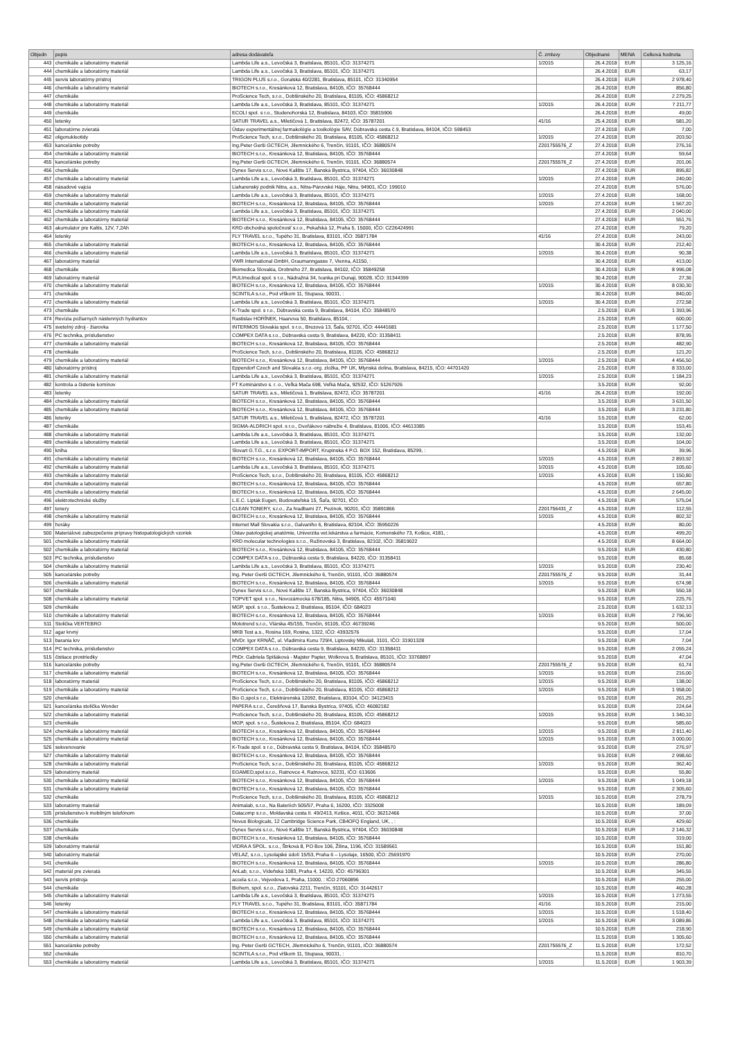| Objedn | popis | adresa dodávateľa | Č. zmluvy | Objednané | MENA | Celková hodnota |
| --- | --- | --- | --- | --- | --- | --- |
| 443 | chemikálie a laboratórny materiál | Lambda Life a.s., Levočská 3, Bratislava, 85101, IČO: 31374271 | 1/2015 | 26.4.2018 | EUR | 3 125,16 |
| 444 | chemikálie a laboratórny materiál | Lambda Life a.s., Levočská 3, Bratislava, 85101, IČO: 31374271 | | 26.4.2018 | EUR | 63,17 |
| 445 | servis laboratórny prístroj | TRIGON PLUS s.r.o., Goralská 40/2281, Bratislava, 85101, IČO: 31340954 | | 26.4.2018 | EUR | 2 978,40 |
| 446 | chemikálie a laboratórny materiál | BIOTECH s.r.o., Kresánková 12, Bratislava, 84105, IČO: 35768444 | | 26.4.2018 | EUR | 856,80 |
| 447 | chemikálie | ProScience Tech, s.r.o., Dobšinského 20, Bratislava, 81105, IČO: 45868212 | | 26.4.2018 | EUR | 2 279,25 |
| 448 | chemikálie a laboratórny materiál | Lambda Life a.s., Levočská 3, Bratislava, 85101, IČO: 31374271 | 1/2015 | 26.4.2018 | EUR | 7 211,77 |
| 449 | chemikálie | ECOLI spol. s r.o., Studenohorská 12, Bratislava, 84103, IČO: 35815906 | | 26.4.2018 | EUR | 49,00 |
| 450 | letenky | SATUR TRAVEL a.s., Miletičová 1, Bratislava, 82472, IČO: 35787201 | 41/16 | 25.4.2018 | EUR | 581,20 |
| 451 | laboratórne zvieratá | Ústav experimentálnej farmakológie a toxikológie SAV, Dúbravská cesta č.9, Bratislava, 84104, IČO: 598453 | | 27.4.2018 | EUR | 7,00 |
| 452 | oligonukleotidy | ProScience Tech, s.r.o., Dobšinského 20, Bratislava, 81105, IČO: 45868212 | 1/2015 | 27.4.2018 | EUR | 203,50 |
| 453 | kancelárske potreby | Ing.Peter Gerši GCTECH, Jilemnického 6, Trenčín, 91101, IČO: 36880574 | Z201755576_Z | 27.4.2018 | EUR | 276,16 |
| 454 | chemikálie a laboratórny materiál | BIOTECH s.r.o., Kresánková 12, Bratislava, 84105, IČO: 35768444 | | 27.4.2018 | EUR | 59,64 |
| 455 | kancelárske potreby | Ing.Peter Gerši GCTECH, Jilemnického 6, Trenčín, 91101, IČO: 36880574 | Z201755576_Z | 27.4.2018 | EUR | 201,06 |
| 456 | chemikálie | Dynex Servis s.r.o., Nové Kalište 17, Banská Bystrica, 97404, IČO: 36030848 | | 27.4.2018 | EUR | 895,82 |
| 457 | chemikálie a laboratórny materiál | Lambda Life a.s., Levočská 3, Bratislava, 85101, IČO: 31374271 | 1/2015 | 27.4.2018 | EUR | 240,00 |
| 458 | násadové vajcia | Liaharenský podnik Nitra, a.s., Nitra-Párovské Háje, Nitra, 94901, IČO: 199010 | | 27.4.2018 | EUR | 576,00 |
| 459 | chemikálie a laboratórny materiál | Lambda Life a.s., Levočská 3, Bratislava, 85101, IČO: 31374271 | 1/2015 | 27.4.2018 | EUR | 168,00 |
| 460 | chemikálie a laboratórny materiál | BIOTECH s.r.o., Kresánková 12, Bratislava, 84105, IČO: 35768444 | 1/2015 | 27.4.2018 | EUR | 1 567,20 |
| 461 | chemikálie a laboratórny materiál | Lambda Life a.s., Levočská 3, Bratislava, 85101, IČO: 31374271 | | 27.4.2018 | EUR | 2 040,00 |
| 462 | chemikálie a laboratórny materiál | BIOTECH s.r.o., Kresánková 12, Bratislava, 84105, IČO: 35768444 | | 27.4.2018 | EUR | 551,76 |
| 463 | akumulator pre Kaltis, 12V, 7,2Ah | KRD obchodná spoločnosť s.r.o., Pekařská 12, Praha 5, 15000, IČO: CZ26424991 | | 27.4.2018 | EUR | 79,20 |
| 464 | letenky | FLY TRAVEL s.r.o., Tupého 31, Bratislava, 83101, IČO: 35871784 | 41/16 | 27.4.2018 | EUR | 243,00 |
| 465 | chemikálie a laboratórny materiál | BIOTECH s.r.o., Kresánková 12, Bratislava, 84105, IČO: 35768444 | | 30.4.2018 | EUR | 212,40 |
| 466 | chemikálie a laboratórny materiál | Lambda Life a.s., Levočská 3, Bratislava, 85101, IČO: 31374271 | 1/2015 | 30.4.2018 | EUR | 90,38 |
| 467 | laboratórny materiál | VWR International GmbH, Graumanngasse 7, Vienna, A1150, : | | 30.4.2018 | EUR | 413,00 |
| 468 | chemikálie | Biomedica Slovakia, Drobného 27, Bratislava, 84102, IČO: 35849258 | | 30.4.2018 | EUR | 8 996,08 |
| 469 | laboratórny materiál | PULImedical spol. s r.o., Nádražná 34, Ivanka pri Dunaji, 90028, IČO: 31344399 | | 30.4.2018 | EUR | 27,36 |
| 470 | chemikálie a laboratórny materiál | BIOTECH s.r.o., Kresánková 12, Bratislava, 84105, IČO: 35768444 | 1/2015 | 30.4.2018 | EUR | 8 030,30 |
| 471 | chemikálie | SCINTILA s.r.o., Pod vŕškom 11, Stupava, 90031, : | | 30.4.2018 | EUR | 840,00 |
| 472 | chemikálie a laboratórny materiál | Lambda Life a.s., Levočská 3, Bratislava, 85101, IČO: 31374271 | 1/2015 | 30.4.2018 | EUR | 272,58 |
| 473 | chemikálie | K-Trade spol. s r.o., Dúbravská cesta 9, Bratislava, 84104, IČO: 35848570 | | 2.5.2018 | EUR | 1 393,96 |
| 474 | Revízia požiarnych nástenných hydrantov | Rastislav HORÍNEK, Haanova 50, Bratislava, 85104, : | | 2.5.2018 | EUR | 600,00 |
| 475 | svetelný zdroj - žiarovka | INTERMOS Slovakia spol. s r.o., Brezová 13, Šaľa, 92701, IČO: 44441681 | | 2.5.2018 | EUR | 1 177,50 |
| 476 | PC technika, príslušenstvo | COMPEX DATA s.r.o., Dúbravská cesta 9, Bratislava, 84220, IČO: 31358411 | | 2.5.2018 | EUR | 878,95 |
| 477 | chemikálie a laboratórny materiál | BIOTECH s.r.o., Kresánková 12, Bratislava, 84105, IČO: 35768444 | | 2.5.2018 | EUR | 482,90 |
| 478 | chemikálie | ProScience Tech, s.r.o., Dobšinského 20, Bratislava, 81105, IČO: 45868212 | | 2.5.2018 | EUR | 121,20 |
| 479 | chemikálie a laboratórny materiál | BIOTECH s.r.o., Kresánková 12, Bratislava, 84105, IČO: 35768444 | 1/2015 | 2.5.2018 | EUR | 4 456,50 |
| 480 | laboratórny prístroj | Eppendorf Czech and Slovakia s.r.o.-org. zložka, PF UK, Mlynská dolina, Bratislava, 84215, IČO: 44701420 | | 2.5.2018 | EUR | 8 333,00 |
| 481 | chemikálie a laboratórny materiál | Lambda Life a.s., Levočská 3, Bratislava, 85101, IČO: 31374271 | 1/2015 | 2.5.2018 | EUR | 1 184,23 |
| 482 | kontrola a čistenie komínov | FT Kominárstvo s. r. o., Veľká Mača 698, Veľká Mača, 92532, IČO: 51267926 | | 3.5.2018 | EUR | 92,00 |
| 483 | letenky | SATUR TRAVEL a.s., Miletičová 1, Bratislava, 82472, IČO: 35787201 | 41/16 | 26.4.2018 | EUR | 192,00 |
| 484 | chemikálie a laboratórny materiál | BIOTECH s.r.o., Kresánková 12, Bratislava, 84105, IČO: 35768444 | | 3.5.2018 | EUR | 3 631,50 |
| 485 | chemikálie a laboratórny materiál | BIOTECH s.r.o., Kresánková 12, Bratislava, 84105, IČO: 35768444 | | 3.5.2018 | EUR | 3 231,80 |
| 486 | letenky | SATUR TRAVEL a.s., Miletičová 1, Bratislava, 82472, IČO: 35787201 | 41/16 | 3.5.2018 | EUR | 62,00 |
| 487 | chemikálie | SIGMA-ALDRICH spol. s r.o., Dvořákovo nábrežie 4, Bratislava, 81006, IČO: 44613385 | | 3.5.2018 | EUR | 153,45 |
| 488 | chemikálie a laboratórny materiál | Lambda Life a.s., Levočská 3, Bratislava, 85101, IČO: 31374271 | | 3.5.2018 | EUR | 132,00 |
| 489 | chemikálie a laboratórny materiál | Lambda Life a.s., Levočská 3, Bratislava, 85101, IČO: 31374271 | | 3.5.2018 | EUR | 104,00 |
| 490 | kniha | Slovart G.T.G., s.r.o. EXPORT-IMPORT, Krupinská 4 P.O. BOX 152, Bratislava, 85299, : | | 4.5.2018 | EUR | 39,96 |
| 491 | chemikálie a laboratórny materiál | BIOTECH s.r.o., Kresánková 12, Bratislava, 84105, IČO: 35768444 | 1/2015 | 4.5.2018 | EUR | 2 893,92 |
| 492 | chemikálie a laboratórny materiál | Lambda Life a.s., Levočská 3, Bratislava, 85101, IČO: 31374271 | 1/2015 | 4.5.2018 | EUR | 105,60 |
| 493 | chemikálie a laboratórny materiál | ProScience Tech, s.r.o., Dobšinského 20, Bratislava, 81105, IČO: 45868212 | 1/2015 | 4.5.2018 | EUR | 1 150,80 |
| 494 | chemikálie a laboratórny materiál | BIOTECH s.r.o., Kresánková 12, Bratislava, 84105, IČO: 35768444 | | 4.5.2018 | EUR | 657,80 |
| 495 | chemikálie a laboratórny materiál | BIOTECH s.r.o., Kresánková 12, Bratislava, 84105, IČO: 35768444 | | 4.5.2018 | EUR | 2 645,00 |
| 496 | elektrotechnické služby | L.E.C. Lipták Eugen, Budovateľská 15, Šaľa, 92701, IČO: | | 4.5.2018 | EUR | 575,04 |
| 497 | tonery | CLEAN TONERY, s.r.o., Za hradbami 27, Pezinok, 90201, IČO: 35891866 | Z201756431_Z | 4.5.2018 | EUR | 112,55 |
| 498 | chemikálie a laboratórny materiál | BIOTECH s.r.o., Kresánková 12, Bratislava, 84105, IČO: 35768444 | 1/2015 | 4.5.2018 | EUR | 802,32 |
| 499 | horáky | Internet Mall Slovakia s.r.o., Galvaniho 6, Bratislava, 82104, IČO: 35950226 | | 4.5.2018 | EUR | 80,00 |
| 500 | Materiálové zabezpečenie prípravy histopatologických vzoriek | Ústav patologickej anatómie, Univerzita vet.lekárstva a farmácie, Komenského 73, Košice, 4181, : | | 4.5.2018 | EUR | 499,20 |
| 501 | chemikálie a laboratórny materiál | KRD molecular technologies s.r.o., Ružinovská 3, Bratislava, 82102, IČO: 35819022 | | 4.5.2018 | EUR | 8 664,00 |
| 502 | chemikálie a laboratórny materiál | BIOTECH s.r.o., Kresánková 12, Bratislava, 84105, IČO: 35768444 | | 9.5.2018 | EUR | 430,80 |
| 503 | PC technika, príslušenstvo | COMPEX DATA s.r.o., Dúbravská cesta 9, Bratislava, 84220, IČO: 31358411 | | 9.5.2018 | EUR | 85,68 |
| 504 | chemikálie a laboratórny materiál | Lambda Life a.s., Levočská 3, Bratislava, 85101, IČO: 31374271 | 1/2015 | 9.5.2018 | EUR | 230,40 |
| 505 | kancelárske potreby | Ing. Peter Gerši GCTECH, Jilemnického 6, Trenčín, 91101, IČO: 36880574 | Z201755576_Z | 9.5.2018 | EUR | 31,44 |
| 506 | chemikálie a laboratórny materiál | BIOTECH s.r.o., Kresánková 12, Bratislava, 84105, IČO: 35768444 | 1/2015 | 9.5.2018 | EUR | 674,98 |
| 507 | chemikálie | Dynex Servis s.r.o., Nové Kalište 17, Banská Bystrica, 97404, IČO: 36030848 | | 9.5.2018 | EUR | 550,18 |
| 508 | chemikálie a laboratórny materiál | TOPVET spol. s r.o., Novozámocká 678/185, Nitra, 94905, IČO: 45571040 | | 9.5.2018 | EUR | 225,76 |
| 509 | chemikálie | MGP, spol. s r.o., Šustekova 2, Bratislava, 85104, IČO: 684023 | | 2.5.2018 | EUR | 1 632,13 |
| 510 | chemikálie a laboratórny materiál | BIOTECH s.r.o., Kresánková 12, Bratislava, 84105, IČO: 35768444 | 1/2015 | 9.5.2018 | EUR | 2 796,90 |
| 511 | Stolička VERTEBRO | Mototrend s.r.o., Vlárska 45/155, Trenčín, 91105, IČO: 46739246 | | 9.5.2018 | EUR | 500,00 |
| 512 | agar krvný | MKB Test a.s., Rosina 169, Rosina, 1322, IČO: 43932576 | | 9.5.2018 | EUR | 17,04 |
| 513 | barania krv | MVDr. Igor KRNÁČ, ul. Vladimíra Kunu 729/4, Liptovský Mikuláš, 3101, IČO: 31901328 | | 9.5.2018 | EUR | 7,04 |
| 514 | PC technika, príslušenstvo | COMPEX DATA s.r.o., Dúbravská cesta 9, Bratislava, 84220, IČO: 31358411 | | 9.5.2018 | EUR | 2 055,24 |
| 515 | čistiace prostriedky | PhDr. Gabriela Spišáková - Majster Papier, Wolkrova 5, Bratislava, 85101, IČO: 33768897 | | 9.5.2018 | EUR | 47,04 |
| 516 | kancelárske potreby | Ing.Peter Gerši GCTECH, Jilemnického 6, Trenčín, 91101, IČO: 36880574 | Z201755576_Z | 9.5.2018 | EUR | 61,74 |
| 517 | chemikálie a laboratórny materiál | BIOTECH s.r.o., Kresánková 12, Bratislava, 84105, IČO: 35768444 | 1/2015 | 9.5.2018 | EUR | 216,00 |
| 518 | laboratórny materiál | ProScience Tech, s.r.o., Dobšinského 20, Bratislava, 81105, IČO: 45868212 | 1/2015 | 9.5.2018 | EUR | 138,00 |
| 519 | chemikálie a laboratórny materiál | ProScience Tech, s.r.o., Dobšinského 20, Bratislava, 81105, IČO: 45868212 | 1/2015 | 9.5.2018 | EUR | 1 958,00 |
| 520 | chemikálie | Bio G,spol.s r.o., Elektrárenská 12092, Bratislava, 83104, IČO: 34123415 | | 9.5.2018 | EUR | 261,25 |
| 521 | kancelárska stolička Wonder | PAPERA s.r.o., Čerešňová 17, Banská Bystrica, 97405, IČO: 46082182 | | 9.5.2018 | EUR | 224,64 |
| 522 | chemikálie a laboratórny materiál | ProScience Tech, s.r.o., Dobšinského 20, Bratislava, 81105, IČO: 45868212 | 1/2015 | 9.5.2018 | EUR | 1 340,10 |
| 523 | chemikálie | MGP, spol. s r.o., Šustekova 2, Bratislava, 85104, IČO: 684023 | | 9.5.2018 | EUR | 585,60 |
| 524 | chemikálie a laboratórny materiál | BIOTECH s.r.o., Kresánková 12, Bratislava, 84105, IČO: 35768444 | 1/2015 | 9.5.2018 | EUR | 2 811,40 |
| 525 | chemikálie a laboratórny materiál | BIOTECH s.r.o., Kresánková 12, Bratislava, 84105, IČO: 35768444 | 1/2015 | 9.5.2018 | EUR | 3 000,00 |
| 526 | sekvenovanie | K-Trade spol. s r.o., Dúbravská cesta 9, Bratislava, 84104, IČO: 35848570 | | 9.5.2018 | EUR | 276,97 |
| 527 | chemikálie a laboratórny materiál | BIOTECH s.r.o., Kresánková 12, Bratislava, 84105, IČO: 35768444 | | 9.5.2018 | EUR | 2 998,60 |
| 528 | chemikálie a laboratórny materiál | ProScience Tech, s.r.o., Dobšinského 20, Bratislava, 81105, IČO: 45868212 | 1/2015 | 9.5.2018 | EUR | 362,40 |
| 529 | laboratórny materiál | EGAMED,spol.s.r.o., Ratnovce 4, Ratnovce, 92231, IČO: 613606 | | 9.5.2018 | EUR | 55,80 |
| 530 | chemikálie a laboratórny materiál | BIOTECH s.r.o., Kresánková 12, Bratislava, 84105, IČO: 35768444 | 1/2015 | 9.5.2018 | EUR | 1 049,18 |
| 531 | chemikálie a laboratórny materiál | BIOTECH s.r.o., Kresánková 12, Bratislava, 84105, IČO: 35768444 | | 9.5.2018 | EUR | 2 305,60 |
| 532 | chemikálie | ProScience Tech, s.r.o., Dobšinského 20, Bratislava, 81105, IČO: 45868212 | 1/2015 | 10.5.2018 | EUR | 278,79 |
| 533 | laboratórny materiál | Animalab, s.r.o., Na Bateriích 505/57, Praha 6, 16200, IČO: 3325008 | | 10.5.2018 | EUR | 189,09 |
| 535 | príslušenstvo k mobilným telefónom | Datacomp s.r.o., Moldavská cesta II. 49/2413, Košice, 4011, IČO: 36212466 | | 10.5.2018 | EUR | 37,00 |
| 536 | chemikálie | Novus Biologicals, 12 Cambridge Science Park, CB4OFQ England, UK, , : | | 10.5.2018 | EUR | 429,60 |
| 537 | chemikálie | Dynex Servis s.r.o., Nové Kalište 17, Banská Bystrica, 97404, IČO: 36030848 | | 10.5.2018 | EUR | 2 146,32 |
| 538 | chemikálie | BIOTECH s.r.o., Kresánková 12, Bratislava, 84105, IČO: 35768444 | | 10.5.2018 | EUR | 319,00 |
| 539 | laboratórny materiál | VIDRA A SPOL. s.r.o., Štrková 8, PO Box 106, Žilina, 1196, IČO: 31589561 | | 10.5.2018 | EUR | 151,80 |
| 540 | laboratórny materiál | VELAZ, s.r.o., Lysolajské údolí 15/53, Praha 6 – Lysolaje, 16500, IČO: 25691970 | | 10.5.2018 | EUR | 270,00 |
| 541 | chemikálie | BIOTECH s.r.o., Kresánková 12, Bratislava, 84105, IČO: 35768444 | 1/2015 | 10.5.2018 | EUR | 286,80 |
| 542 | materiál pre zvieratá | AnLab, s.r.o., Vídeňská 1083, Praha 4, 14220, IČO: 45796301 | | 10.5.2018 | EUR | 345,55 |
| 543 | servis prístroja | accela s.r.o., Vejvodova 1, Praha, 11000, : IČO 27060896 | | 10.5.2018 | EUR | 255,00 |
| 544 | chemikálie | Biohem, spol. s.r.o., Zlatovská 2211, Trenčín, 91101, IČO: 31442617 | | 10.5.2018 | EUR | 460,28 |
| 545 | chemikálie a laboratórny materiál | Lambda Life a.s., Levočská 3, Bratislava, 85101, IČO: 31374271 | 1/2015 | 10.5.2018 | EUR | 1 273,55 |
| 546 | letenky | FLY TRAVEL s.r.o., Tupého 31, Bratislava, 83101, IČO: 35871784 | 41/16 | 10.5.2018 | EUR | 215,00 |
| 547 | chemikálie a laboratórny materiál | BIOTECH s.r.o., Kresánková 12, Bratislava, 84105, IČO: 35768444 | 1/2015 | 10.5.2018 | EUR | 1 518,40 |
| 548 | chemikálie a laboratórny materiál | Lambda Life a.s., Levočská 3, Bratislava, 85101, IČO: 31374271 | 1/2015 | 10.5.2018 | EUR | 3 089,86 |
| 549 | chemikálie a laboratórny materiál | BIOTECH s.r.o., Kresánková 12, Bratislava, 84105, IČO: 35768444 | | 10.5.2018 | EUR | 218,90 |
| 550 | chemikálie a laboratórny materiál | BIOTECH s.r.o., Kresánková 12, Bratislava, 84105, IČO: 35768444 | | 11.5.2018 | EUR | 1 305,60 |
| 551 | kancelárske potreby | Ing. Peter Gerši GCTECH, Jilemnického 6, Trenčín, 91101, IČO: 36880574 | Z201755576_Z | 11.5.2018 | EUR | 172,52 |
| 552 | chemikálie | SCINTILA s.r.o., Pod vŕškom 11, Stupava, 90031, : | | 11.5.2018 | EUR | 810,70 |
| 553 | chemikálie a laboratórny materiál | Lambda Life a.s., Levočská 3, Bratislava, 85101, IČO: 31374271 | 1/2015 | 11.5.2018 | EUR | 1 903,39 |